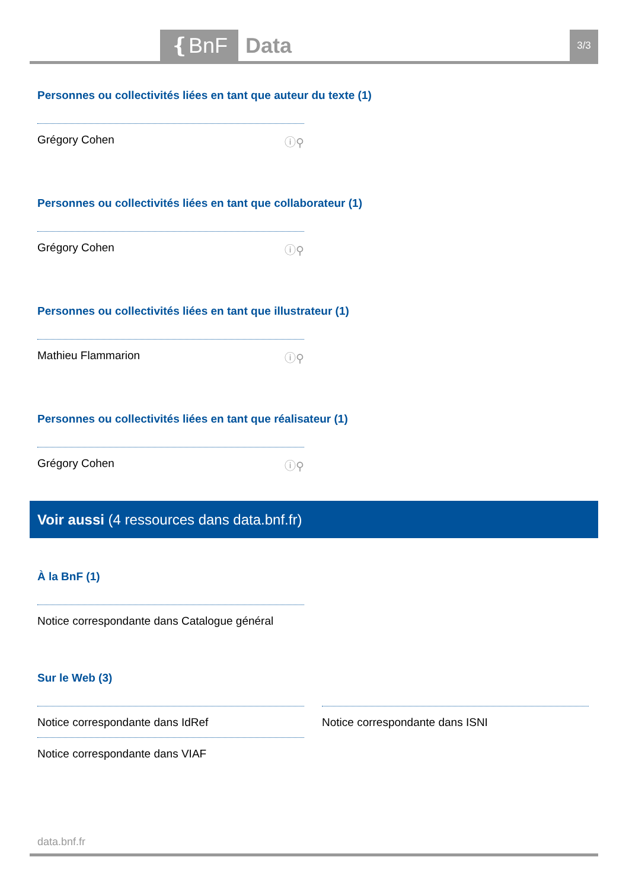❴BnF Data 3/3
Personnes ou collectivités liées en tant que auteur du texte (1)
Grégory Cohen ⓘ⚲
Personnes ou collectivités liées en tant que collaborateur (1)
Grégory Cohen ⓘ⚲
Personnes ou collectivités liées en tant que illustrateur (1)
Mathieu Flammarion ⓘ⚲
Personnes ou collectivités liées en tant que réalisateur (1)
Grégory Cohen ⓘ⚲
Voir aussi (4 ressources dans data.bnf.fr)
À la BnF (1)
Notice correspondante dans Catalogue général
Sur le Web (3)
Notice correspondante dans IdRef
Notice correspondante dans VIAF
Notice correspondante dans ISNI
data.bnf.fr